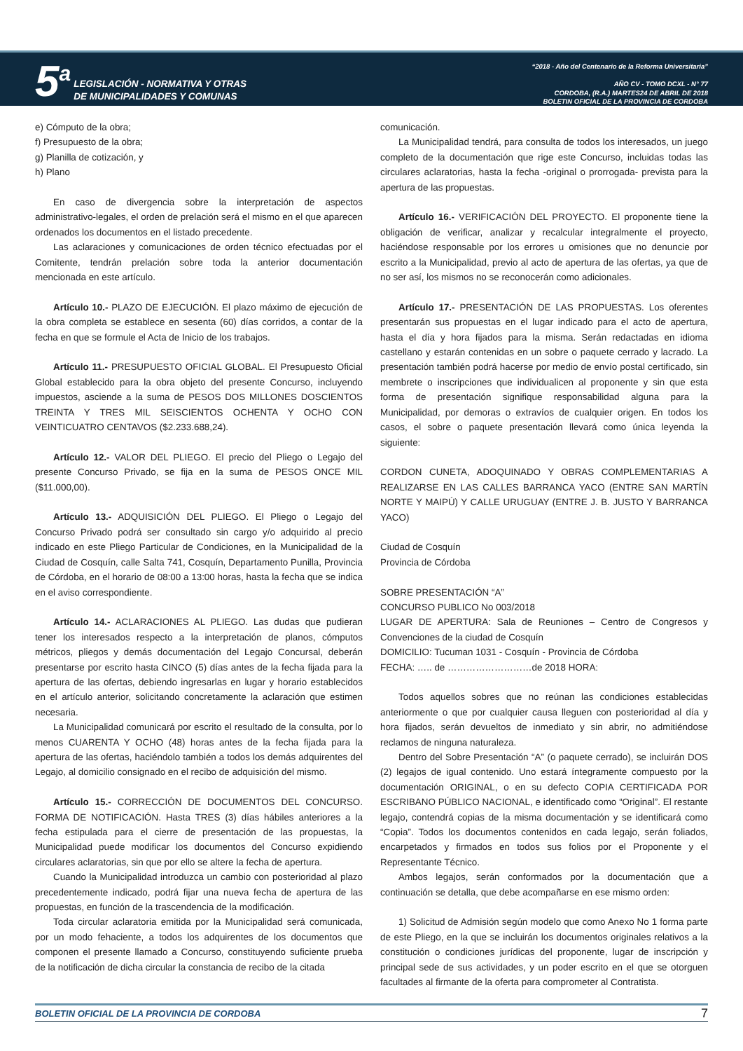5<sup>a</sup>
LEGISLACIÓN - NORMATIVA Y OTRAS
DE MUNICIPALIDADES Y COMUNAS
“2018 - Año del Centenario de la Reforma Universitaria”
AÑO CV - TOMO DCXL - N° 77
CORDOBA, (R.A.) MARTES24 DE ABRIL DE 2018
BOLETIN OFICIAL DE LA PROVINCIA DE CORDOBA
e) Cómputo de la obra;
f) Presupuesto de la obra;
g) Planilla de cotización, y
h) Plano
En caso de divergencia sobre la interpretación de aspectos administrativo-legales, el orden de prelación será el mismo en el que aparecen ordenados los documentos en el listado precedente.
Las aclaraciones y comunicaciones de orden técnico efectuadas por el Comitente, tendrán prelación sobre toda la anterior documentación mencionada en este artículo.
Artículo 10.- PLAZO DE EJECUCIÓN. El plazo máximo de ejecución de la obra completa se establece en sesenta (60) días corridos, a contar de la fecha en que se formule el Acta de Inicio de los trabajos.
Artículo 11.- PRESUPUESTO OFICIAL GLOBAL. El Presupuesto Oficial Global establecido para la obra objeto del presente Concurso, incluyendo impuestos, asciende a la suma de PESOS DOS MILLONES DOSCIENTOS TREINTA Y TRES MIL SEISCIENTOS OCHENTA Y OCHO CON VEINTICUATRO CENTAVOS ($2.233.688,24).
Artículo 12.- VALOR DEL PLIEGO. El precio del Pliego o Legajo del presente Concurso Privado, se fija en la suma de PESOS ONCE MIL ($11.000,00).
Artículo 13.- ADQUISICIÓN DEL PLIEGO. El Pliego o Legajo del Concurso Privado podrá ser consultado sin cargo y/o adquirido al precio indicado en este Pliego Particular de Condiciones, en la Municipalidad de la Ciudad de Cosquín, calle Salta 741, Cosquín, Departamento Punilla, Provincia de Córdoba, en el horario de 08:00 a 13:00 horas, hasta la fecha que se indica en el aviso correspondiente.
Artículo 14.- ACLARACIONES AL PLIEGO. Las dudas que pudieran tener los interesados respecto a la interpretación de planos, cómputos métricos, pliegos y demás documentación del Legajo Concursal, deberán presentarse por escrito hasta CINCO (5) días antes de la fecha fijada para la apertura de las ofertas, debiendo ingresarlas en lugar y horario establecidos en el artículo anterior, solicitando concretamente la aclaración que estimen necesaria.
La Municipalidad comunicará por escrito el resultado de la consulta, por lo menos CUARENTA Y OCHO (48) horas antes de la fecha fijada para la apertura de las ofertas, haciéndolo también a todos los demás adquirentes del Legajo, al domicilio consignado en el recibo de adquisición del mismo.
Artículo 15.- CORRECCIÓN DE DOCUMENTOS DEL CONCURSO. FORMA DE NOTIFICACIÓN. Hasta TRES (3) días hábiles anteriores a la fecha estipulada para el cierre de presentación de las propuestas, la Municipalidad puede modificar los documentos del Concurso expidiendo circulares aclaratorias, sin que por ello se altere la fecha de apertura.
Cuando la Municipalidad introduzca un cambio con posterioridad al plazo precedentemente indicado, podrá fijar una nueva fecha de apertura de las propuestas, en función de la trascendencia de la modificación.
Toda circular aclaratoria emitida por la Municipalidad será comunicada, por un modo fehaciente, a todos los adquirentes de los documentos que componen el presente llamado a Concurso, constituyendo suficiente prueba de la notificación de dicha circular la constancia de recibo de la citada
comunicación.
La Municipalidad tendrá, para consulta de todos los interesados, un juego completo de la documentación que rige este Concurso, incluidas todas las circulares aclaratorias, hasta la fecha -original o prorrogada- prevista para la apertura de las propuestas.
Artículo 16.- VERIFICACIÓN DEL PROYECTO. El proponente tiene la obligación de verificar, analizar y recalcular integralmente el proyecto, haciéndose responsable por los errores u omisiones que no denuncie por escrito a la Municipalidad, previo al acto de apertura de las ofertas, ya que de no ser así, los mismos no se reconocerán como adicionales.
Artículo 17.- PRESENTACIÓN DE LAS PROPUESTAS. Los oferentes presentarán sus propuestas en el lugar indicado para el acto de apertura, hasta el día y hora fijados para la misma. Serán redactadas en idioma castellano y estarán contenidas en un sobre o paquete cerrado y lacrado. La presentación también podrá hacerse por medio de envío postal certificado, sin membrete o inscripciones que individualicen al proponente y sin que esta forma de presentación signifique responsabilidad alguna para la Municipalidad, por demoras o extravíos de cualquier origen. En todos los casos, el sobre o paquete presentación llevará como única leyenda la siguiente:
CORDON CUNETA, ADOQUINADO Y OBRAS COMPLEMENTARIAS A REALIZARSE EN LAS CALLES BARRANCA YACO (ENTRE SAN MARTÍN NORTE Y MAIPÚ) Y CALLE URUGUAY (ENTRE J. B. JUSTO Y BARRANCA YACO)
Ciudad de Cosquín
Provincia de Córdoba
SOBRE PRESENTACIÓN “A”
CONCURSO PUBLICO No 003/2018
LUGAR DE APERTURA: Sala de Reuniones – Centro de Congresos y Convenciones de la ciudad de Cosquín
DOMICILIO: Tucuman 1031 - Cosquín - Provincia de Córdoba
FECHA: ….. de ………………………de 2018 HORA:
Todos aquellos sobres que no reúnan las condiciones establecidas anteriormente o que por cualquier causa lleguen con posterioridad al día y hora fijados, serán devueltos de inmediato y sin abrir, no admitiéndose reclamos de ninguna naturaleza.
Dentro del Sobre Presentación “A” (o paquete cerrado), se incluirán DOS (2) legajos de igual contenido. Uno estará íntegramente compuesto por la documentación ORIGINAL, o en su defecto COPIA CERTIFICADA POR ESCRIBANO PÚBLICO NACIONAL, e identificado como “Original”. El restante legajo, contendrá copias de la misma documentación y se identificará como “Copia”. Todos los documentos contenidos en cada legajo, serán foliados, encarpetados y firmados en todos sus folios por el Proponente y el Representante Técnico.
Ambos legajos, serán conformados por la documentación que a continuación se detalla, que debe acompañarse en ese mismo orden:
1) Solicitud de Admisión según modelo que como Anexo No 1 forma parte de este Pliego, en la que se incluirán los documentos originales relativos a la constitución o condiciones jurídicas del proponente, lugar de inscripción y principal sede de sus actividades, y un poder escrito en el que se otorguen facultades al firmante de la oferta para comprometer al Contratista.
BOLETIN OFICIAL DE LA PROVINCIA DE CORDOBA 7